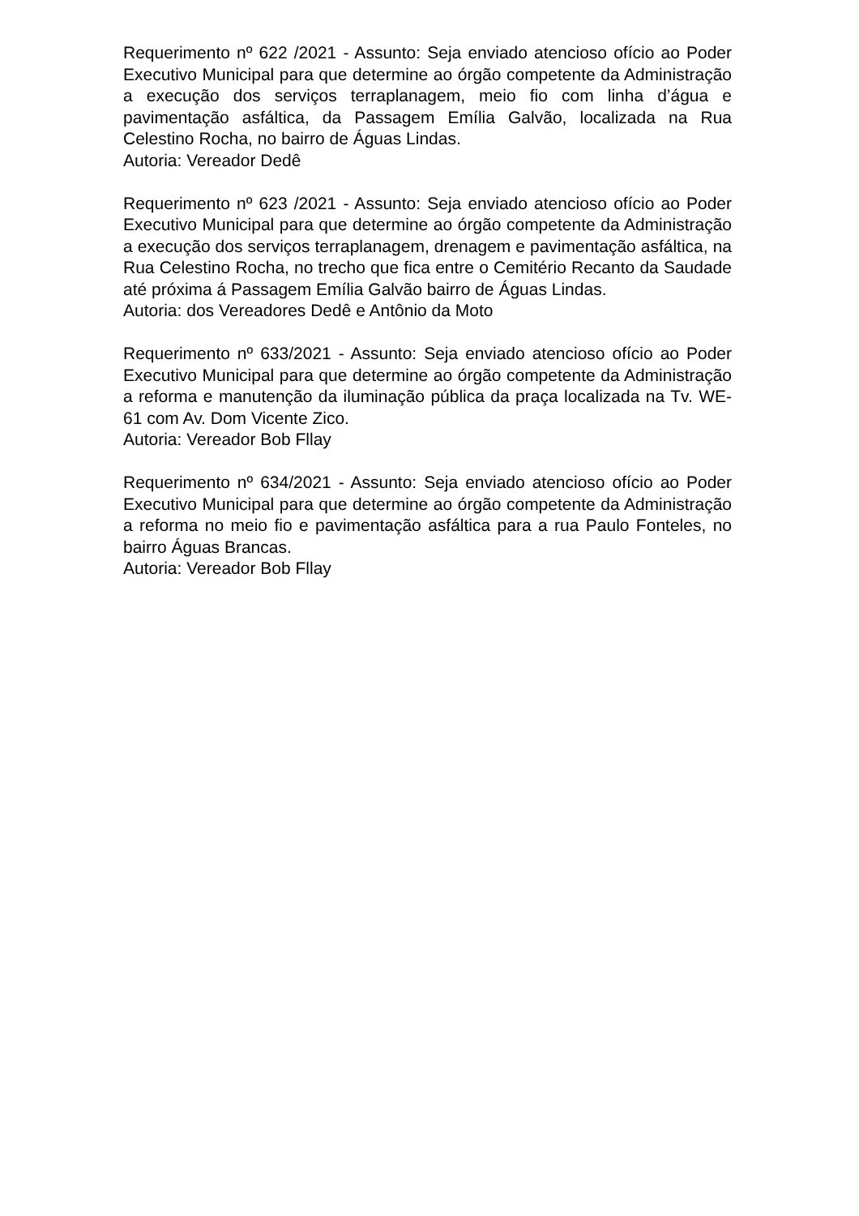Requerimento nº 622 /2021 - Assunto: Seja enviado atencioso ofício ao Poder Executivo Municipal para que determine ao órgão competente da Administração a execução dos serviços terraplanagem, meio fio com linha d’água e pavimentação asfáltica, da Passagem Emília Galvão, localizada na Rua Celestino Rocha, no bairro de Águas Lindas.
Autoria: Vereador Dedê
Requerimento nº 623 /2021 - Assunto: Seja enviado atencioso ofício ao Poder Executivo Municipal para que determine ao órgão competente da Administração a execução dos serviços terraplanagem, drenagem e pavimentação asfáltica, na Rua Celestino Rocha, no trecho que fica entre o Cemitério Recanto da Saudade até próxima á Passagem Emília Galvão bairro de Águas Lindas.
Autoria: dos Vereadores Dedê e Antônio da Moto
Requerimento nº 633/2021 - Assunto: Seja enviado atencioso ofício ao Poder Executivo Municipal para que determine ao órgão competente da Administração a reforma e manutenção da iluminação pública da praça localizada na Tv. WE-61 com Av. Dom Vicente Zico.
Autoria: Vereador Bob Fllay
Requerimento nº 634/2021 - Assunto: Seja enviado atencioso ofício ao Poder Executivo Municipal para que determine ao órgão competente da Administração a reforma no meio fio e pavimentação asfáltica para a rua Paulo Fonteles, no bairro Águas Brancas.
Autoria: Vereador Bob Fllay